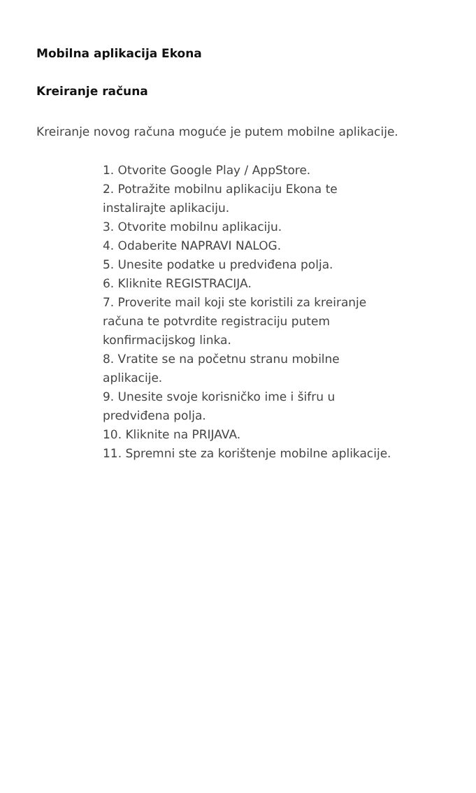Mobilna aplikacija Ekona
Kreiranje računa
Kreiranje novog računa moguće je putem mobilne aplikacije.
1. Otvorite Google Play / AppStore.
2. Potražite mobilnu aplikaciju Ekona te
instalirajte aplikaciju.
3. Otvorite mobilnu aplikaciju.
4. Odaberite NAPRAVI NALOG.
5. Unesite podatke u predviđena polja.
6. Kliknite REGISTRACIJA.
7. Proverite mail koji ste koristili za kreiranje
računa te potvrdite registraciju putem
konfirmacijskog linka.
8. Vratite se na početnu stranu mobilne
aplikacije.
9. Unesite svoje korisničko ime i šifru u
predviđena polja.
10. Kliknite na PRIJAVA.
11. Spremni ste za korištenje mobilne aplikacije.